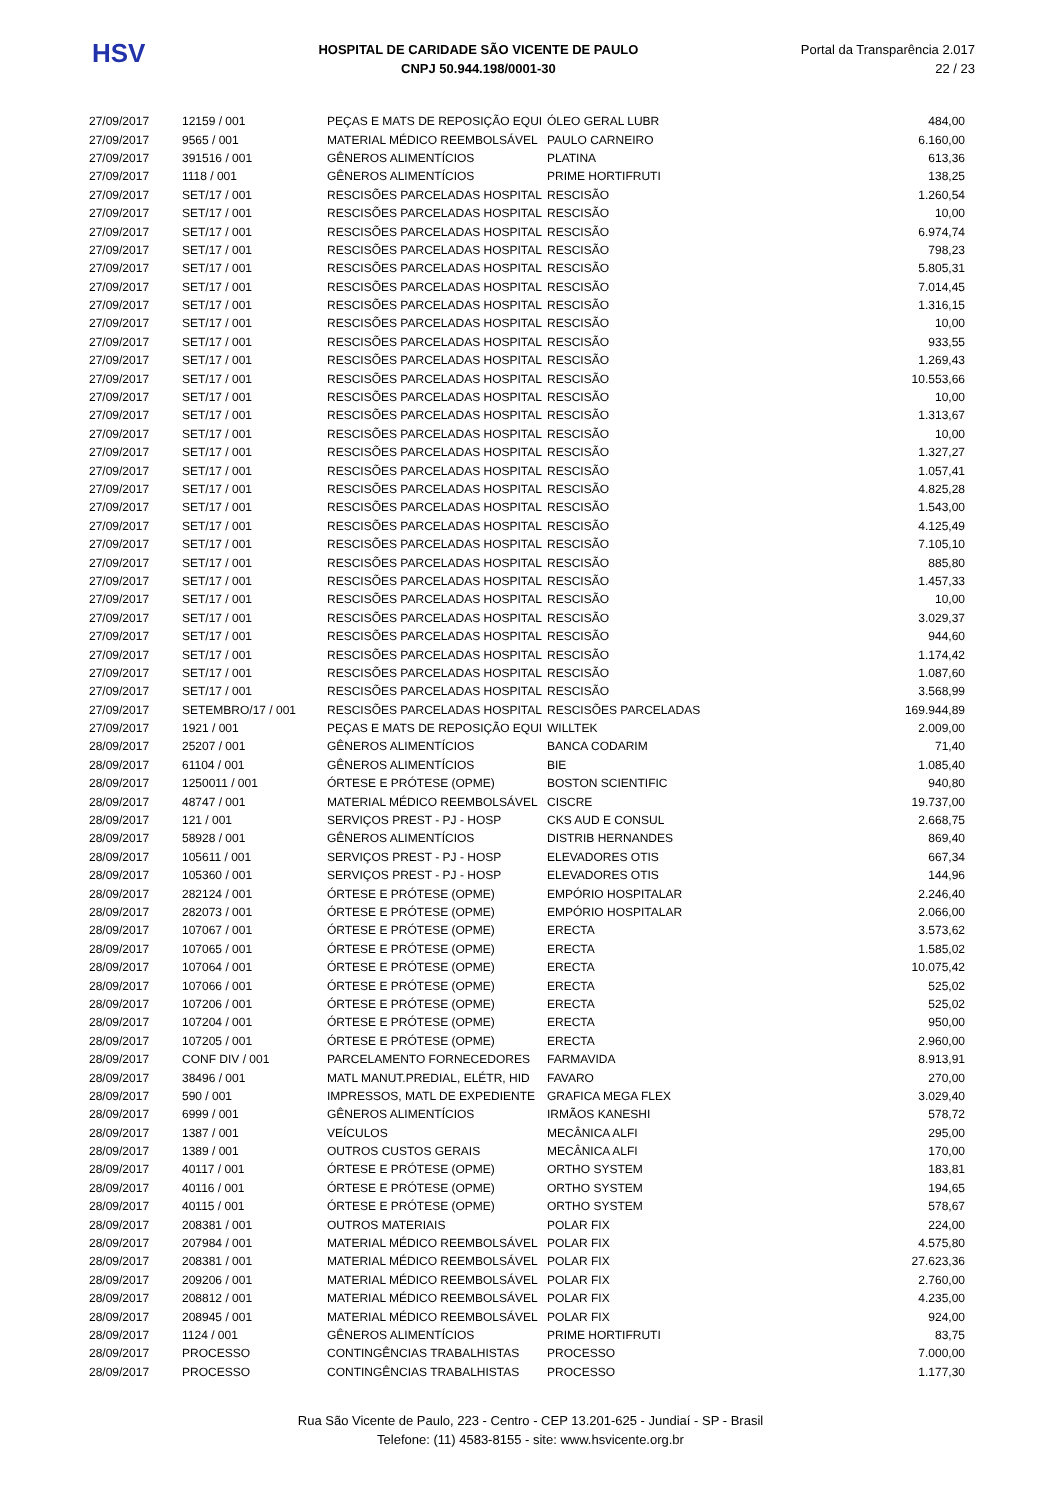HSV
HOSPITAL DE CARIDADE SÃO VICENTE DE PAULO
CNPJ 50.944.198/0001-30
Portal da Transparência 2.017
22 / 23
| 27/09/2017 | 12159 / 001 | PEÇAS E MATS DE REPOSIÇÃO EQUI | ÓLEO GERAL LUBR | 484,00 |
| 27/09/2017 | 9565 / 001 | MATERIAL MÉDICO REEMBOLSÁVEL | PAULO CARNEIRO | 6.160,00 |
| 27/09/2017 | 391516 / 001 | GÊNEROS ALIMENTÍCIOS | PLATINA | 613,36 |
| 27/09/2017 | 1118 / 001 | GÊNEROS ALIMENTÍCIOS | PRIME HORTIFRUTI | 138,25 |
| 27/09/2017 | SET/17 / 001 | RESCISÕES PARCELADAS HOSPITAL | RESCISÃO | 1.260,54 |
| 27/09/2017 | SET/17 / 001 | RESCISÕES PARCELADAS HOSPITAL | RESCISÃO | 10,00 |
| 27/09/2017 | SET/17 / 001 | RESCISÕES PARCELADAS HOSPITAL | RESCISÃO | 6.974,74 |
| 27/09/2017 | SET/17 / 001 | RESCISÕES PARCELADAS HOSPITAL | RESCISÃO | 798,23 |
| 27/09/2017 | SET/17 / 001 | RESCISÕES PARCELADAS HOSPITAL | RESCISÃO | 5.805,31 |
| 27/09/2017 | SET/17 / 001 | RESCISÕES PARCELADAS HOSPITAL | RESCISÃO | 7.014,45 |
| 27/09/2017 | SET/17 / 001 | RESCISÕES PARCELADAS HOSPITAL | RESCISÃO | 1.316,15 |
| 27/09/2017 | SET/17 / 001 | RESCISÕES PARCELADAS HOSPITAL | RESCISÃO | 10,00 |
| 27/09/2017 | SET/17 / 001 | RESCISÕES PARCELADAS HOSPITAL | RESCISÃO | 933,55 |
| 27/09/2017 | SET/17 / 001 | RESCISÕES PARCELADAS HOSPITAL | RESCISÃO | 1.269,43 |
| 27/09/2017 | SET/17 / 001 | RESCISÕES PARCELADAS HOSPITAL | RESCISÃO | 10.553,66 |
| 27/09/2017 | SET/17 / 001 | RESCISÕES PARCELADAS HOSPITAL | RESCISÃO | 10,00 |
| 27/09/2017 | SET/17 / 001 | RESCISÕES PARCELADAS HOSPITAL | RESCISÃO | 1.313,67 |
| 27/09/2017 | SET/17 / 001 | RESCISÕES PARCELADAS HOSPITAL | RESCISÃO | 10,00 |
| 27/09/2017 | SET/17 / 001 | RESCISÕES PARCELADAS HOSPITAL | RESCISÃO | 1.327,27 |
| 27/09/2017 | SET/17 / 001 | RESCISÕES PARCELADAS HOSPITAL | RESCISÃO | 1.057,41 |
| 27/09/2017 | SET/17 / 001 | RESCISÕES PARCELADAS HOSPITAL | RESCISÃO | 4.825,28 |
| 27/09/2017 | SET/17 / 001 | RESCISÕES PARCELADAS HOSPITAL | RESCISÃO | 1.543,00 |
| 27/09/2017 | SET/17 / 001 | RESCISÕES PARCELADAS HOSPITAL | RESCISÃO | 4.125,49 |
| 27/09/2017 | SET/17 / 001 | RESCISÕES PARCELADAS HOSPITAL | RESCISÃO | 7.105,10 |
| 27/09/2017 | SET/17 / 001 | RESCISÕES PARCELADAS HOSPITAL | RESCISÃO | 885,80 |
| 27/09/2017 | SET/17 / 001 | RESCISÕES PARCELADAS HOSPITAL | RESCISÃO | 1.457,33 |
| 27/09/2017 | SET/17 / 001 | RESCISÕES PARCELADAS HOSPITAL | RESCISÃO | 10,00 |
| 27/09/2017 | SET/17 / 001 | RESCISÕES PARCELADAS HOSPITAL | RESCISÃO | 3.029,37 |
| 27/09/2017 | SET/17 / 001 | RESCISÕES PARCELADAS HOSPITAL | RESCISÃO | 944,60 |
| 27/09/2017 | SET/17 / 001 | RESCISÕES PARCELADAS HOSPITAL | RESCISÃO | 1.174,42 |
| 27/09/2017 | SET/17 / 001 | RESCISÕES PARCELADAS HOSPITAL | RESCISÃO | 1.087,60 |
| 27/09/2017 | SET/17 / 001 | RESCISÕES PARCELADAS HOSPITAL | RESCISÃO | 3.568,99 |
| 27/09/2017 | SETEMBRO/17 / 001 | RESCISÕES PARCELADAS HOSPITAL | RESCISÕES PARCELADAS | 169.944,89 |
| 27/09/2017 | 1921 / 001 | PEÇAS E MATS DE REPOSIÇÃO EQUI | WILLTEK | 2.009,00 |
| 28/09/2017 | 25207 / 001 | GÊNEROS ALIMENTÍCIOS | BANCA CODARIM | 71,40 |
| 28/09/2017 | 61104 / 001 | GÊNEROS ALIMENTÍCIOS | BIE | 1.085,40 |
| 28/09/2017 | 1250011 / 001 | ÓRTESE E PRÓTESE (OPME) | BOSTON SCIENTIFIC | 940,80 |
| 28/09/2017 | 48747 / 001 | MATERIAL MÉDICO REEMBOLSÁVEL | CISCRE | 19.737,00 |
| 28/09/2017 | 121 / 001 | SERVIÇOS PREST - PJ - HOSP | CKS AUD E CONSUL | 2.668,75 |
| 28/09/2017 | 58928 / 001 | GÊNEROS ALIMENTÍCIOS | DISTRIB HERNANDES | 869,40 |
| 28/09/2017 | 105611 / 001 | SERVIÇOS PREST - PJ - HOSP | ELEVADORES OTIS | 667,34 |
| 28/09/2017 | 105360 / 001 | SERVIÇOS PREST - PJ - HOSP | ELEVADORES OTIS | 144,96 |
| 28/09/2017 | 282124 / 001 | ÓRTESE E PRÓTESE (OPME) | EMPÓRIO HOSPITALAR | 2.246,40 |
| 28/09/2017 | 282073 / 001 | ÓRTESE E PRÓTESE (OPME) | EMPÓRIO HOSPITALAR | 2.066,00 |
| 28/09/2017 | 107067 / 001 | ÓRTESE E PRÓTESE (OPME) | ERECTA | 3.573,62 |
| 28/09/2017 | 107065 / 001 | ÓRTESE E PRÓTESE (OPME) | ERECTA | 1.585,02 |
| 28/09/2017 | 107064 / 001 | ÓRTESE E PRÓTESE (OPME) | ERECTA | 10.075,42 |
| 28/09/2017 | 107066 / 001 | ÓRTESE E PRÓTESE (OPME) | ERECTA | 525,02 |
| 28/09/2017 | 107206 / 001 | ÓRTESE E PRÓTESE (OPME) | ERECTA | 525,02 |
| 28/09/2017 | 107204 / 001 | ÓRTESE E PRÓTESE (OPME) | ERECTA | 950,00 |
| 28/09/2017 | 107205 / 001 | ÓRTESE E PRÓTESE (OPME) | ERECTA | 2.960,00 |
| 28/09/2017 | CONF DIV / 001 | PARCELAMENTO FORNECEDORES | FARMAVIDA | 8.913,91 |
| 28/09/2017 | 38496 / 001 | MATL MANUT.PREDIAL, ELÉTR, HID | FAVARO | 270,00 |
| 28/09/2017 | 590 / 001 | IMPRESSOS, MATL DE EXPEDIENTE | GRAFICA MEGA FLEX | 3.029,40 |
| 28/09/2017 | 6999 / 001 | GÊNEROS ALIMENTÍCIOS | IRMÃOS KANESHI | 578,72 |
| 28/09/2017 | 1387 / 001 | VEÍCULOS | MECÂNICA ALFI | 295,00 |
| 28/09/2017 | 1389 / 001 | OUTROS CUSTOS GERAIS | MECÂNICA ALFI | 170,00 |
| 28/09/2017 | 40117 / 001 | ÓRTESE E PRÓTESE (OPME) | ORTHO SYSTEM | 183,81 |
| 28/09/2017 | 40116 / 001 | ÓRTESE E PRÓTESE (OPME) | ORTHO SYSTEM | 194,65 |
| 28/09/2017 | 40115 / 001 | ÓRTESE E PRÓTESE (OPME) | ORTHO SYSTEM | 578,67 |
| 28/09/2017 | 208381 / 001 | OUTROS MATERIAIS | POLAR FIX | 224,00 |
| 28/09/2017 | 207984 / 001 | MATERIAL MÉDICO REEMBOLSÁVEL | POLAR FIX | 4.575,80 |
| 28/09/2017 | 208381 / 001 | MATERIAL MÉDICO REEMBOLSÁVEL | POLAR FIX | 27.623,36 |
| 28/09/2017 | 209206 / 001 | MATERIAL MÉDICO REEMBOLSÁVEL | POLAR FIX | 2.760,00 |
| 28/09/2017 | 208812 / 001 | MATERIAL MÉDICO REEMBOLSÁVEL | POLAR FIX | 4.235,00 |
| 28/09/2017 | 208945 / 001 | MATERIAL MÉDICO REEMBOLSÁVEL | POLAR FIX | 924,00 |
| 28/09/2017 | 1124 / 001 | GÊNEROS ALIMENTÍCIOS | PRIME HORTIFRUTI | 83,75 |
| 28/09/2017 | PROCESSO | CONTINGÊNCIAS TRABALHISTAS | PROCESSO | 7.000,00 |
| 28/09/2017 | PROCESSO | CONTINGÊNCIAS TRABALHISTAS | PROCESSO | 1.177,30 |
Rua São Vicente de Paulo, 223 - Centro - CEP 13.201-625 - Jundiaí - SP - Brasil
Telefone: (11) 4583-8155 - site: www.hsvicente.org.br